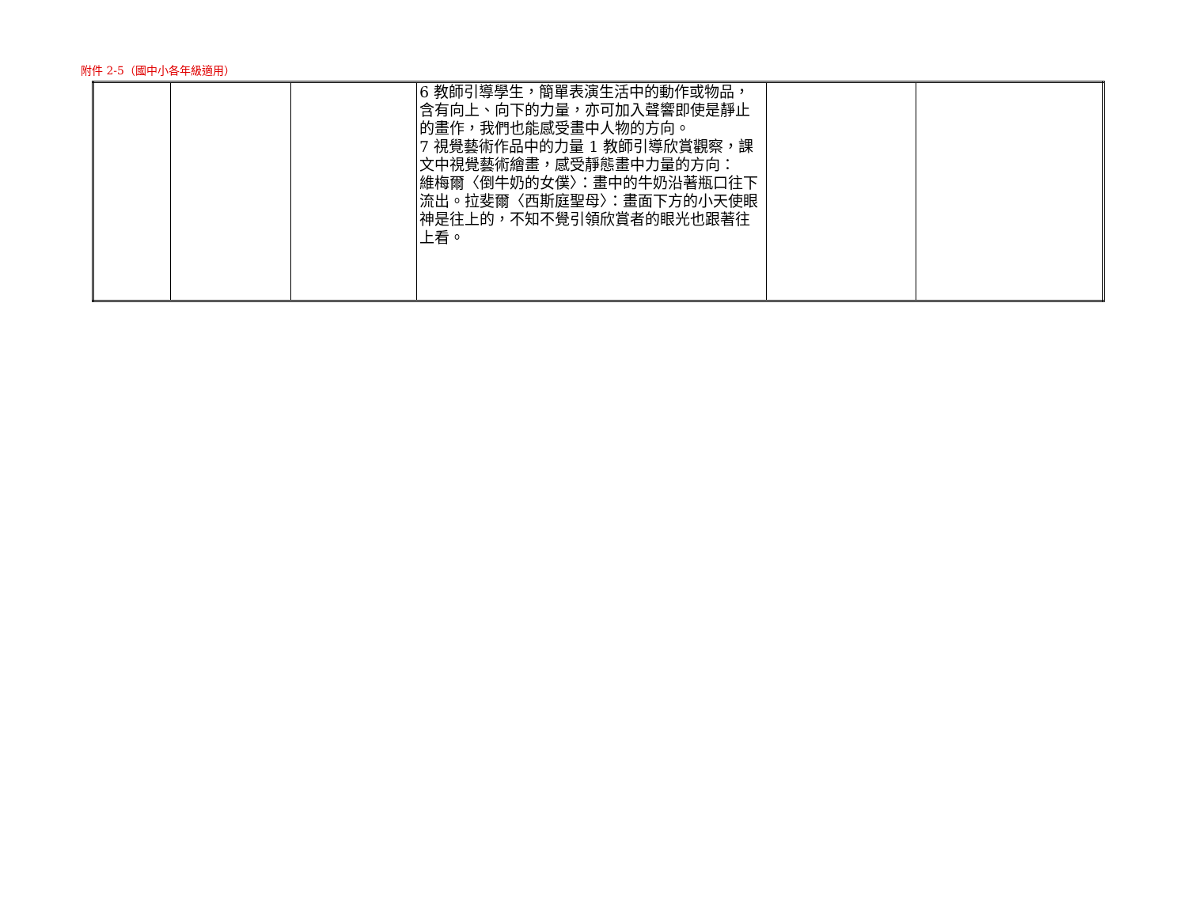附件 2-5（國中小各年級適用）
| | | | 6 教師引導學生，簡單表演生活中的動作或物品，含有向上、向下的力量，亦可加入聲響即使是靜止的畫作，我們也能感受畫中人物的方向。 7 視覺藝術作品中的力量 1 教師引導欣賞觀察，課文中視覺藝術繪畫，感受靜態畫中力量的方向： 維梅爾〈倒牛奶的女僕〉：畫中的牛奶沿著瓶口往下流出。拉斐爾〈西斯庭聖母〉：畫面下方的小天使眼神是往上的，不知不覺引領欣賞者的眼光也跟著往上看。 | | |